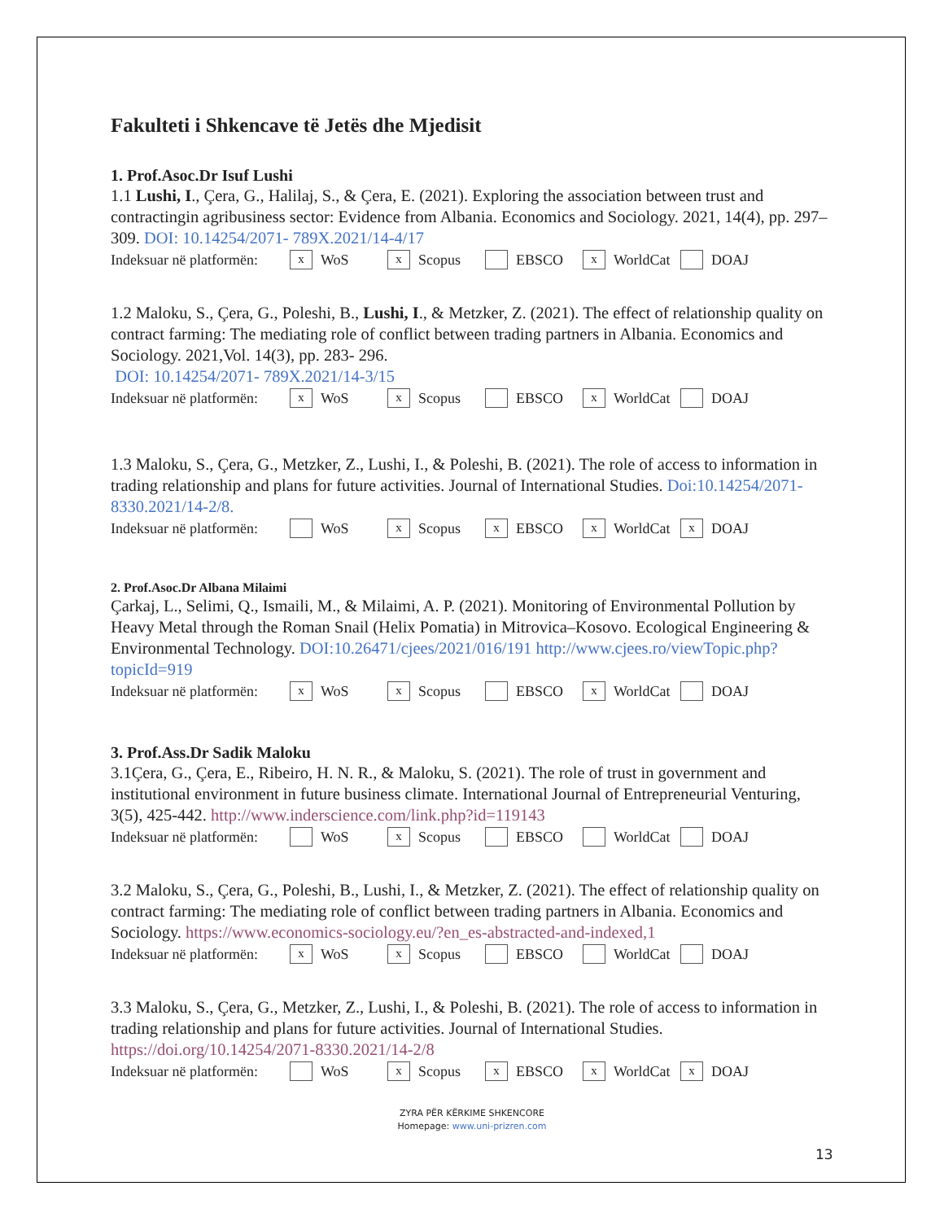Fakulteti i Shkencave të Jetës dhe Mjedisit
1. Prof.Asoc.Dr Isuf Lushi
1.1 Lushi, I., Çera, G., Halilaj, S., & Çera, E. (2021). Exploring the association between trust and contractingin agribusiness sector: Evidence from Albania. Economics and Sociology. 2021, 14(4), pp. 297–309. DOI: 10.14254/2071- 789X.2021/14-4/17
Indeksuar në platformën: x WoS x Scopus EBSCO x WorldCat DOAJ
1.2 Maloku, S., Çera, G., Poleshi, B., Lushi, I., & Metzker, Z. (2021). The effect of relationship quality on contract farming: The mediating role of conflict between trading partners in Albania. Economics and Sociology. 2021,Vol. 14(3), pp. 283- 296.
DOI: 10.14254/2071- 789X.2021/14-3/15
Indeksuar në platformën: x WoS x Scopus EBSCO x WorldCat DOAJ
1.3 Maloku, S., Çera, G., Metzker, Z., Lushi, I., & Poleshi, B. (2021). The role of access to information in trading relationship and plans for future activities. Journal of International Studies. Doi:10.14254/2071-8330.2021/14-2/8.
Indeksuar në platformën: WoS x Scopus x EBSCO x WorldCat x DOAJ
2. Prof.Asoc.Dr Albana Milaimi
Çarkaj, L., Selimi, Q., Ismaili, M., & Milaimi, A. P. (2021). Monitoring of Environmental Pollution by Heavy Metal through the Roman Snail (Helix Pomatia) in Mitrovica–Kosovo. Ecological Engineering & Environmental Technology. DOI:10.26471/cjees/2021/016/191 http://www.cjees.ro/viewTopic.php?topicId=919
Indeksuar në platformën: x WoS x Scopus EBSCO x WorldCat DOAJ
3. Prof.Ass.Dr Sadik Maloku
3.1Çera, G., Çera, E., Ribeiro, H. N. R., & Maloku, S. (2021). The role of trust in government and institutional environment in future business climate. International Journal of Entrepreneurial Venturing, 3(5), 425-442. http://www.inderscience.com/link.php?id=119143
Indeksuar në platformën: WoS x Scopus EBSCO WorldCat DOAJ
3.2 Maloku, S., Çera, G., Poleshi, B., Lushi, I., & Metzker, Z. (2021). The effect of relationship quality on contract farming: The mediating role of conflict between trading partners in Albania. Economics and Sociology. https://www.economics-sociology.eu/?en_es-abstracted-and-indexed,1
Indeksuar në platformën: x WoS x Scopus EBSCO WorldCat DOAJ
3.3 Maloku, S., Çera, G., Metzker, Z., Lushi, I., & Poleshi, B. (2021). The role of access to information in trading relationship and plans for future activities. Journal of International Studies. https://doi.org/10.14254/2071-8330.2021/14-2/8
Indeksuar në platformën: WoS x Scopus x EBSCO x WorldCat x DOAJ
ZYRA PËR KËRKIME SHKENCORE
Homepage: www.uni-prizren.com
13